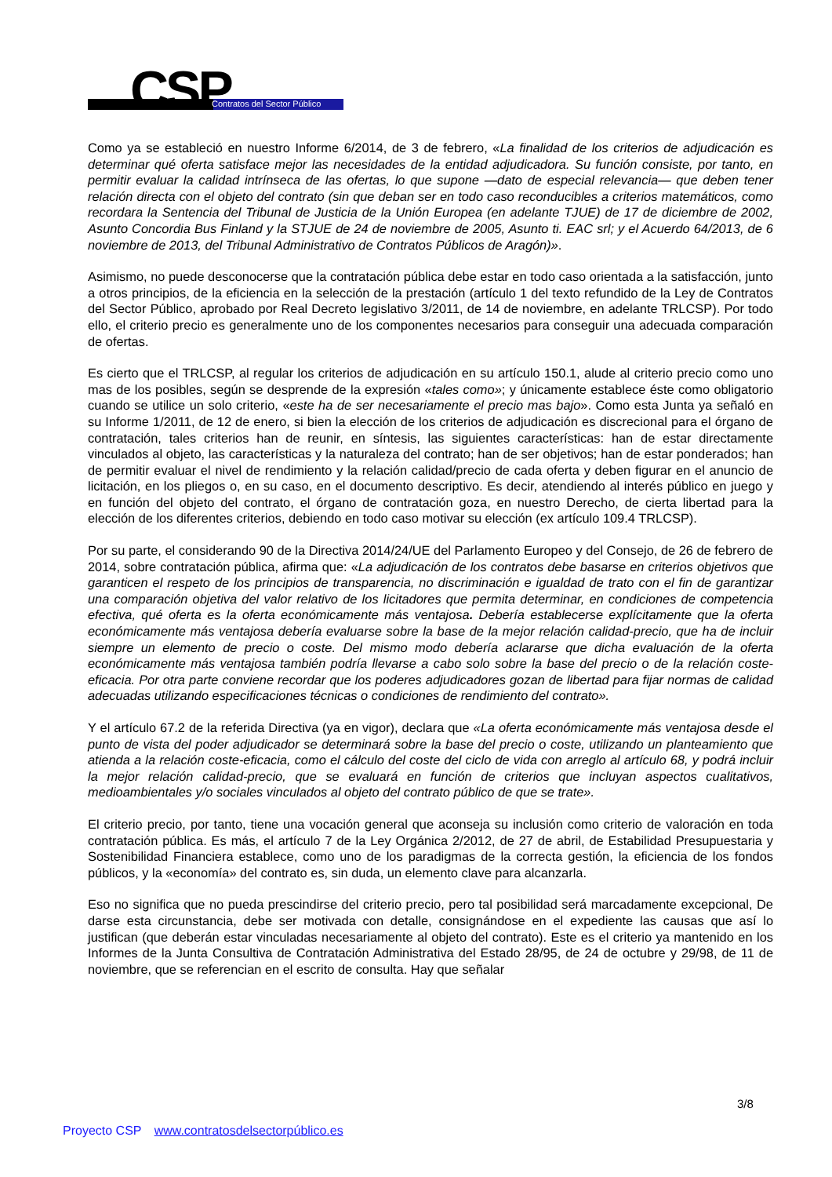CSP Contratos del Sector Público
Como ya se estableció en nuestro Informe 6/2014, de 3 de febrero, «La finalidad de los criterios de adjudicación es determinar qué oferta satisface mejor las necesidades de la entidad adjudicadora. Su función consiste, por tanto, en permitir evaluar la calidad intrínseca de las ofertas, lo que supone —dato de especial relevancia— que deben tener relación directa con el objeto del contrato (sin que deban ser en todo caso reconducibles a criterios matemáticos, como recordara la Sentencia del Tribunal de Justicia de la Unión Europea (en adelante TJUE) de 17 de diciembre de 2002, Asunto Concordia Bus Finland y la STJUE de 24 de noviembre de 2005, Asunto ti. EAC srl; y el Acuerdo 64/2013, de 6 noviembre de 2013, del Tribunal Administrativo de Contratos Públicos de Aragón)».
Asimismo, no puede desconocerse que la contratación pública debe estar en todo caso orientada a la satisfacción, junto a otros principios, de la eficiencia en la selección de la prestación (artículo 1 del texto refundido de la Ley de Contratos del Sector Público, aprobado por Real Decreto legislativo 3/2011, de 14 de noviembre, en adelante TRLCSP). Por todo ello, el criterio precio es generalmente uno de los componentes necesarios para conseguir una adecuada comparación de ofertas.
Es cierto que el TRLCSP, al regular los criterios de adjudicación en su artículo 150.1, alude al criterio precio como uno mas de los posibles, según se desprende de la expresión «tales como»; y únicamente establece éste como obligatorio cuando se utilice un solo criterio, «este ha de ser necesariamente el precio mas bajo». Como esta Junta ya señaló en su Informe 1/2011, de 12 de enero, si bien la elección de los criterios de adjudicación es discrecional para el órgano de contratación, tales criterios han de reunir, en síntesis, las siguientes características: han de estar directamente vinculados al objeto, las características y la naturaleza del contrato; han de ser objetivos; han de estar ponderados; han de permitir evaluar el nivel de rendimiento y la relación calidad/precio de cada oferta y deben figurar en el anuncio de licitación, en los pliegos o, en su caso, en el documento descriptivo. Es decir, atendiendo al interés público en juego y en función del objeto del contrato, el órgano de contratación goza, en nuestro Derecho, de cierta libertad para la elección de los diferentes criterios, debiendo en todo caso motivar su elección (ex artículo 109.4 TRLCSP).
Por su parte, el considerando 90 de la Directiva 2014/24/UE del Parlamento Europeo y del Consejo, de 26 de febrero de 2014, sobre contratación pública, afirma que: «La adjudicación de los contratos debe basarse en criterios objetivos que garanticen el respeto de los principios de transparencia, no discriminación e igualdad de trato con el fin de garantizar una comparación objetiva del valor relativo de los licitadores que permita determinar, en condiciones de competencia efectiva, qué oferta es la oferta económicamente más ventajosa. Debería establecerse explícitamente que la oferta económicamente más ventajosa debería evaluarse sobre la base de la mejor relación calidad-precio, que ha de incluir siempre un elemento de precio o coste. Del mismo modo debería aclararse que dicha evaluación de la oferta económicamente más ventajosa también podría llevarse a cabo solo sobre la base del precio o de la relación coste-eficacia. Por otra parte conviene recordar que los poderes adjudicadores gozan de libertad para fijar normas de calidad adecuadas utilizando especificaciones técnicas o condiciones de rendimiento del contrato».
Y el artículo 67.2 de la referida Directiva (ya en vigor), declara que «La oferta económicamente más ventajosa desde el punto de vista del poder adjudicador se determinará sobre la base del precio o coste, utilizando un planteamiento que atienda a la relación coste-eficacia, como el cálculo del coste del ciclo de vida con arreglo al artículo 68, y podrá incluir la mejor relación calidad-precio, que se evaluará en función de criterios que incluyan aspectos cualitativos, medioambientales y/o sociales vinculados al objeto del contrato público de que se trate».
El criterio precio, por tanto, tiene una vocación general que aconseja su inclusión como criterio de valoración en toda contratación pública. Es más, el artículo 7 de la Ley Orgánica 2/2012, de 27 de abril, de Estabilidad Presupuestaria y Sostenibilidad Financiera establece, como uno de los paradigmas de la correcta gestión, la eficiencia de los fondos públicos, y la «economía» del contrato es, sin duda, un elemento clave para alcanzarla.
Eso no significa que no pueda prescindirse del criterio precio, pero tal posibilidad será marcadamente excepcional, De darse esta circunstancia, debe ser motivada con detalle, consignándose en el expediente las causas que así lo justifican (que deberán estar vinculadas necesariamente al objeto del contrato). Este es el criterio ya mantenido en los Informes de la Junta Consultiva de Contratación Administrativa del Estado 28/95, de 24 de octubre y 29/98, de 11 de noviembre, que se referencian en el escrito de consulta. Hay que señalar
3/8
Proyecto CSP www.contratosdelsectorpúblico.es